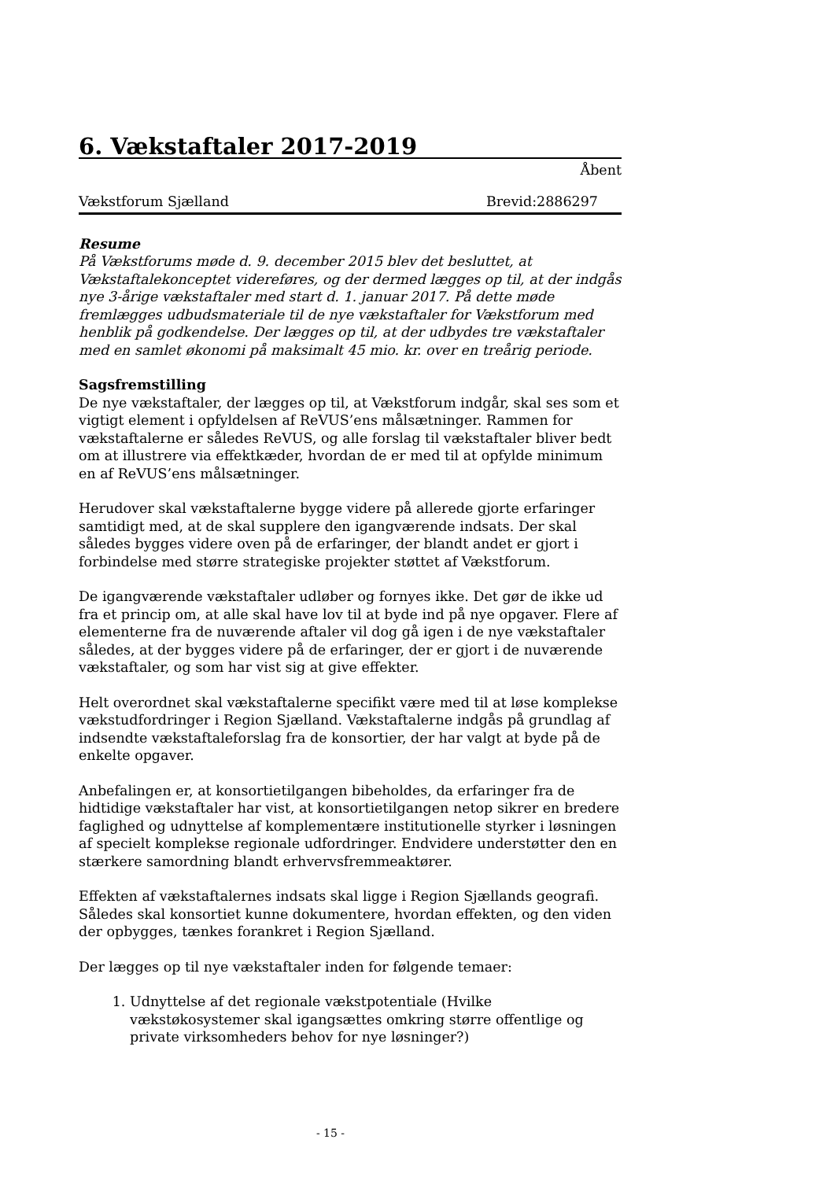6. Vækstaftaler 2017-2019
Åbent
Vækstforum Sjælland Brevid:2886297
Resume
På Vækstforums møde d. 9. december 2015 blev det besluttet, at Vækstaftalekonceptet videreføres, og der dermed lægges op til, at der indgås nye 3-årige vækstaftaler med start d. 1. januar 2017. På dette møde fremlægges udbudsmateriale til de nye vækstaftaler for Vækstforum med henblik på godkendelse. Der lægges op til, at der udbydes tre vækstaftaler med en samlet økonomi på maksimalt 45 mio. kr. over en treårig periode.
Sagsfremstilling
De nye vækstaftaler, der lægges op til, at Vækstforum indgår, skal ses som et vigtigt element i opfyldelsen af ReVUS’ens målsætninger. Rammen for vækstaftalerne er således ReVUS, og alle forslag til vækstaftaler bliver bedt om at illustrere via effektkæder, hvordan de er med til at opfylde minimum en af ReVUS’ens målsætninger.
Herudover skal vækstaftalerne bygge videre på allerede gjorte erfaringer samtidigt med, at de skal supplere den igangværende indsats. Der skal således bygges videre oven på de erfaringer, der blandt andet er gjort i forbindelse med større strategiske projekter støttet af Vækstforum.
De igangværende vækstaftaler udløber og fornyes ikke. Det gør de ikke ud fra et princip om, at alle skal have lov til at byde ind på nye opgaver. Flere af elementerne fra de nuværende aftaler vil dog gå igen i de nye vækstaftaler således, at der bygges videre på de erfaringer, der er gjort i de nuværende vækstaftaler, og som har vist sig at give effekter.
Helt overordnet skal vækstaftalerne specifikt være med til at løse komplekse vækstudfordringer i Region Sjælland. Vækstaftalerne indgås på grundlag af indsendte vækstaftaleforslag fra de konsortier, der har valgt at byde på de enkelte opgaver.
Anbefalingen er, at konsortietilgangen bibeholdes, da erfaringer fra de hidtidige vækstaftaler har vist, at konsortietilgangen netop sikrer en bredere faglighed og udnyttelse af komplementære institutionelle styrker i løsningen af specielt komplekse regionale udfordringer. Endvidere understøtter den en stærkere samordning blandt erhvervsfremmeaktører.
Effekten af vækstaftalernes indsats skal ligge i Region Sjællands geografi. Således skal konsortiet kunne dokumentere, hvordan effekten, og den viden der opbygges, tænkes forankret i Region Sjælland.
Der lægges op til nye vækstaftaler inden for følgende temaer:
1. Udnyttelse af det regionale vækstpotentiale (Hvilke vækstøkosystemer skal igangsættes omkring større offentlige og private virksomheders behov for nye løsninger?)
- 15 -